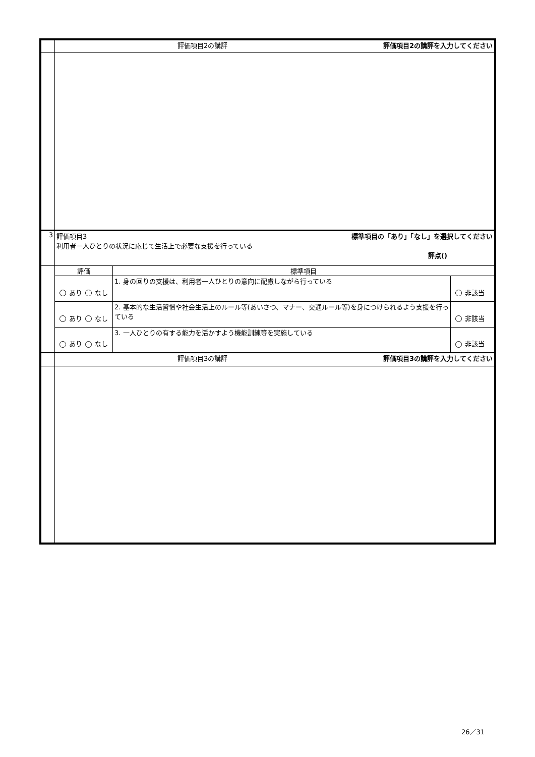| | 評価項目2の講評 評価項目2の講評を入力してください | | |
| 3 | 評価項目3 標準項目の「あり」「なし」を選択してください 利用者一人ひとりの状況に応じて生活上で必要な支援を行っている 評点() | | |
| | 評価 | 標準項目 | |
| | あり なし | 1. 身の回りの支援は、利用者一人ひとりの意向に配慮しながら行っている | 非該当 |
| | あり なし | 2. 基本的な生活習慣や社会生活上のルール等(あいさつ、マナー、交通ルール等)を身につけられるよう支援を行っている | 非該当 |
| | あり なし | 3. 一人ひとりの有する能力を活かすよう機能訓練等を実施している | 非該当 |
| | 評価項目3の講評 評価項目3の講評を入力してください | | |
26／31